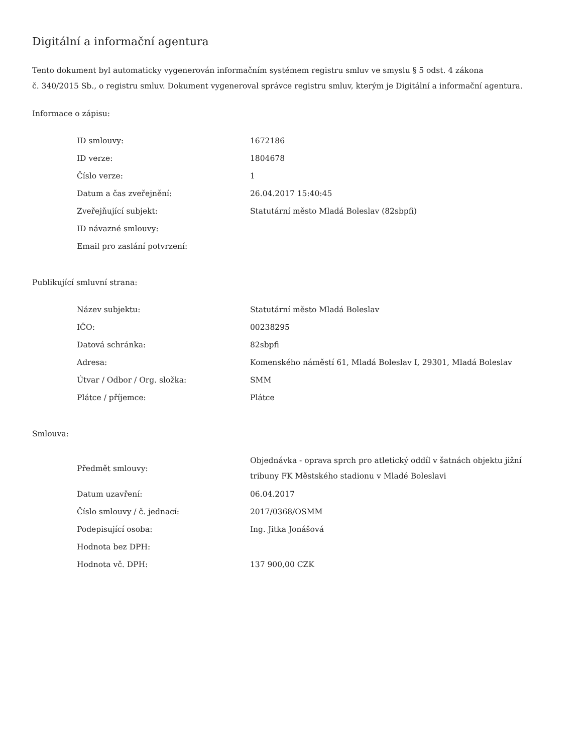Digitální a informační agentura
Tento dokument byl automaticky vygenerován informačním systémem registru smluv ve smyslu § 5 odst. 4 zákona
č. 340/2015 Sb., o registru smluv. Dokument vygeneroval správce registru smluv, kterým je Digitální a informační agentura.
Informace o zápisu:
| ID smlouvy: | 1672186 |
| ID verze: | 1804678 |
| Číslo verze: | 1 |
| Datum a čas zveřejnění: | 26.04.2017 15:40:45 |
| Zveřejňující subjekt: | Statutární město Mladá Boleslav (82sbpfi) |
| ID návazné smlouvy: | |
| Email pro zaslání potvrzení: | |
Publikující smluvní strana:
| Název subjektu: | Statutární město Mladá Boleslav |
| IČO: | 00238295 |
| Datová schránka: | 82sbpfi |
| Adresa: | Komenského náměstí 61, Mladá Boleslav I, 29301, Mladá Boleslav |
| Útvar / Odbor / Org. složka: | SMM |
| Plátce / příjemce: | Plátce |
Smlouva:
| Předmět smlouvy: | Objednávka - oprava sprch pro atletický oddíl v šatnách objektu jižní tribuny FK Městského stadionu v Mladé Boleslavi |
| Datum uzavření: | 06.04.2017 |
| Číslo smlouvy / č. jednací: | 2017/0368/OSMM |
| Podepisující osoba: | Ing. Jitka Jonášová |
| Hodnota bez DPH: | |
| Hodnota vč. DPH: | 137 900,00 CZK |